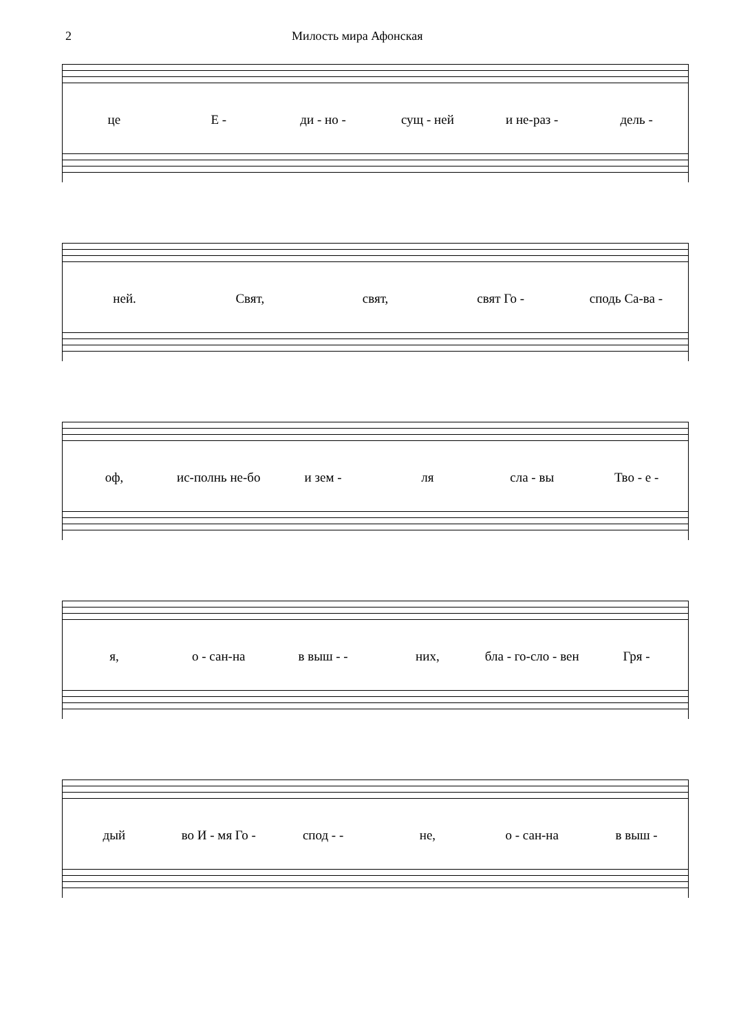2 Милость мира Афонская
це Е - ди - но - сущ - ней и не-раз - дель -
ней. Свят, свят, свят Го - сподь Са-ва -
оф, ис-полнь не-бо и зем - ля сла - вы Тво - е -
я, о - сан-на в выш - - них, бла - го-сло - вен Гря -
дый во И - мя Го - спод - - не, о - сан-на в выш -